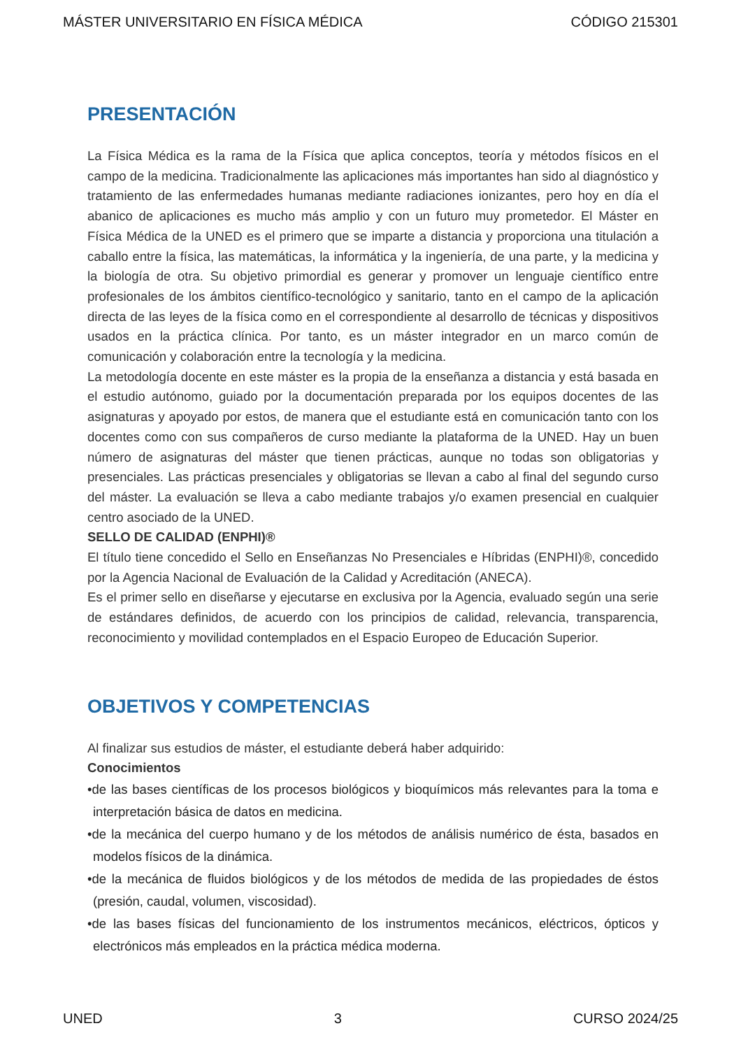MÁSTER UNIVERSITARIO EN FÍSICA MÉDICA CÓDIGO 215301
PRESENTACIÓN
La Física Médica es la rama de la Física que aplica conceptos, teoría y métodos físicos en el campo de la medicina. Tradicionalmente las aplicaciones más importantes han sido al diagnóstico y tratamiento de las enfermedades humanas mediante radiaciones ionizantes, pero hoy en día el abanico de aplicaciones es mucho más amplio y con un futuro muy prometedor. El Máster en Física Médica de la UNED es el primero que se imparte a distancia y proporciona una titulación a caballo entre la física, las matemáticas, la informática y la ingeniería, de una parte, y la medicina y la biología de otra. Su objetivo primordial es generar y promover un lenguaje científico entre profesionales de los ámbitos científico-tecnológico y sanitario, tanto en el campo de la aplicación directa de las leyes de la física como en el correspondiente al desarrollo de técnicas y dispositivos usados en la práctica clínica. Por tanto, es un máster integrador en un marco común de comunicación y colaboración entre la tecnología y la medicina.
La metodología docente en este máster es la propia de la enseñanza a distancia y está basada en el estudio autónomo, guiado por la documentación preparada por los equipos docentes de las asignaturas y apoyado por estos, de manera que el estudiante está en comunicación tanto con los docentes como con sus compañeros de curso mediante la plataforma de la UNED. Hay un buen número de asignaturas del máster que tienen prácticas, aunque no todas son obligatorias y presenciales. Las prácticas presenciales y obligatorias se llevan a cabo al final del segundo curso del máster. La evaluación se lleva a cabo mediante trabajos y/o examen presencial en cualquier centro asociado de la UNED.
SELLO DE CALIDAD (ENPHI)®
El título tiene concedido el Sello en Enseñanzas No Presenciales e Híbridas (ENPHI)®, concedido por la Agencia Nacional de Evaluación de la Calidad y Acreditación (ANECA).
Es el primer sello en diseñarse y ejecutarse en exclusiva por la Agencia, evaluado según una serie de estándares definidos, de acuerdo con los principios de calidad, relevancia, transparencia, reconocimiento y movilidad contemplados en el Espacio Europeo de Educación Superior.
OBJETIVOS Y COMPETENCIAS
Al finalizar sus estudios de máster, el estudiante deberá haber adquirido:
Conocimientos
•de las bases científicas de los procesos biológicos y bioquímicos más relevantes para la toma e interpretación básica de datos en medicina.
•de la mecánica del cuerpo humano y de los métodos de análisis numérico de ésta, basados en modelos físicos de la dinámica.
•de la mecánica de fluidos biológicos y de los métodos de medida de las propiedades de éstos (presión, caudal, volumen, viscosidad).
•de las bases físicas del funcionamiento de los instrumentos mecánicos, eléctricos, ópticos y electrónicos más empleados en la práctica médica moderna.
UNED 3 CURSO 2024/25